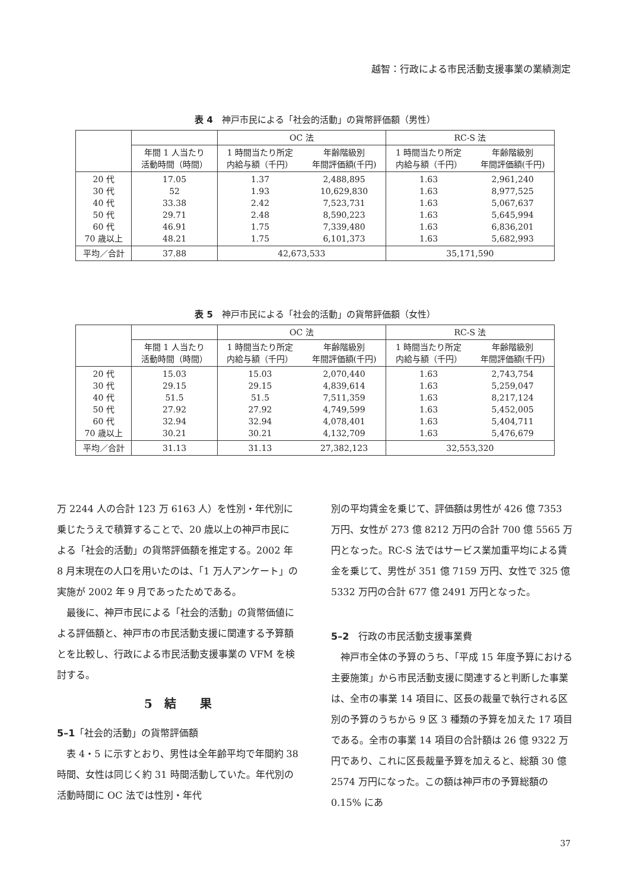越智：行政による市民活動支援事業の業績測定
表 4　神戸市民による「社会的活動」の貨幣評価額（男性）
| | | OC 法 | | RC-S 法 | |
| | 年間 1 人当たり 活動時間（時間） | 1 時間当たり所定 内給与額（千円） | 年齢階級別 年間評価額(千円) | 1 時間当たり所定 内給与額（千円） | 年齢階級別 年間評価額(千円) |
| 20 代 30 代 40 代 50 代 60 代 70 歳以上 | 17.05 52 33.38 29.71 46.91 48.21 | 1.37 1.93 2.42 2.48 1.75 1.75 | 2,488,895 10,629,830 7,523,731 8,590,223 7,339,480 6,101,373 | 1.63 1.63 1.63 1.63 1.63 1.63 | 2,961,240 8,977,525 5,067,637 5,645,994 6,836,201 5,682,993 |
| 平均／合計 | 37.88 | 42,673,533 | | 35,171,590 | |
表 5　神戸市民による「社会的活動」の貨幣評価額（女性）
| | | OC 法 | | RC-S 法 | |
| | 年間 1 人当たり 活動時間（時間） | 1 時間当たり所定 内給与額（千円） | 年齢階級別 年間評価額(千円) | 1 時間当たり所定 内給与額（千円） | 年齢階級別 年間評価額(千円) |
| 20 代 30 代 40 代 50 代 60 代 70 歳以上 | 15.03 29.15 51.5 27.92 32.94 30.21 | 15.03 29.15 51.5 27.92 32.94 30.21 | 2,070,440 4,839,614 7,511,359 4,749,599 4,078,401 4,132,709 | 1.63 1.63 1.63 1.63 1.63 1.63 | 2,743,754 5,259,047 8,217,124 5,452,005 5,404,711 5,476,679 |
| 平均／合計 | 31.13 | 31.13 | 27,382,123 | 32,553,320 | |
万 2244 人の合計 123 万 6163 人）を性別・年代別に乗じたうえで積算することで、20 歳以上の神戸市民による「社会的活動」の貨幣評価額を推定する。2002 年 8 月末現在の人口を用いたのは、「1 万人アンケート」の実施が 2002 年 9 月であったためである。
　最後に、神戸市民による「社会的活動」の貨幣価値による評価額と、神戸市の市民活動支援に関連する予算額とを比較し、行政による市民活動支援事業の VFM を検討する。
5　結　　果
5–1「社会的活動」の貨幣評価額
　表 4・5 に示すとおり、男性は全年齢平均で年間約 38 時間、女性は同じく約 31 時間活動していた。年代別の活動時間に OC 法では性別・年代
別の平均賃金を乗じて、評価額は男性が 426 億 7353 万円、女性が 273 億 8212 万円の合計 700 億 5565 万円となった。RC-S 法ではサービス業加重平均による賃金を乗じて、男性が 351 億 7159 万円、女性で 325 億 5332 万円の合計 677 億 2491 万円となった。
5–2　行政の市民活動支援事業費
　神戸市全体の予算のうち、「平成 15 年度予算における主要施策」から市民活動支援に関連すると判断した事業は、全市の事業 14 項目に、区長の裁量で執行される区別の予算のうちから 9 区 3 種類の予算を加えた 17 項目である。全市の事業 14 項目の合計額は 26 億 9322 万円であり、これに区長裁量予算を加えると、総額 30 億 2574 万円になった。この額は神戸市の予算総額の 0.15% にあ
37